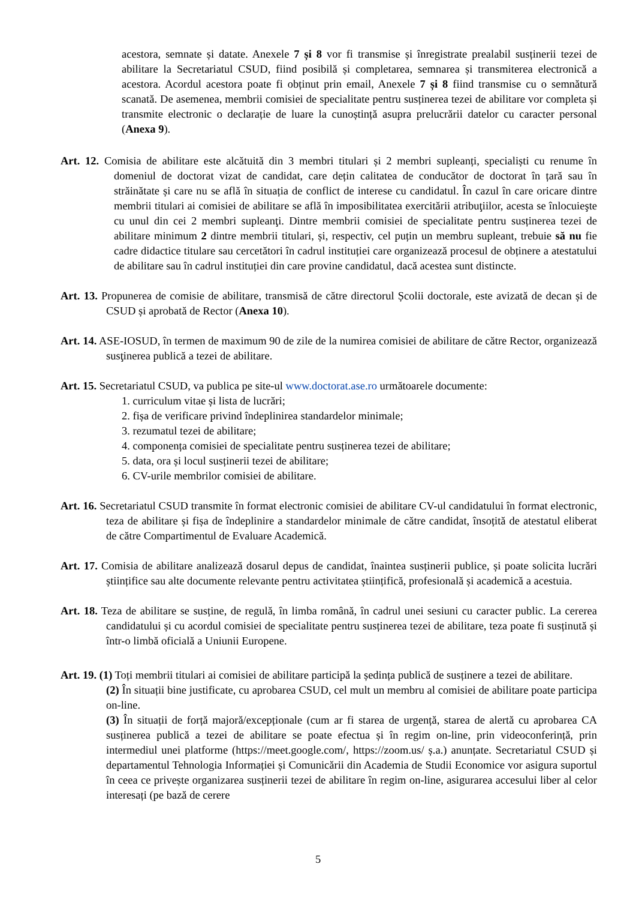acestora, semnate și datate. Anexele 7 și 8 vor fi transmise și înregistrate prealabil susținerii tezei de abilitare la Secretariatul CSUD, fiind posibilă și completarea, semnarea și transmiterea electronică a acestora. Acordul acestora poate fi obținut prin email, Anexele 7 și 8 fiind transmise cu o semnătură scanată. De asemenea, membrii comisiei de specialitate pentru susținerea tezei de abilitare vor completa și transmite electronic o declarație de luare la cunoștință asupra prelucrării datelor cu caracter personal (Anexa 9).
Art. 12. Comisia de abilitare este alcătuită din 3 membri titulari și 2 membri supleanți, specialiști cu renume în domeniul de doctorat vizat de candidat, care dețin calitatea de conducător de doctorat în țară sau în străinătate și care nu se află în situația de conflict de interese cu candidatul. În cazul în care oricare dintre membrii titulari ai comisiei de abilitare se află în imposibilitatea exercitării atribuţiilor, acesta se înlocuieşte cu unul din cei 2 membri supleanţi. Dintre membrii comisiei de specialitate pentru susținerea tezei de abilitare minimum 2 dintre membrii titulari, și, respectiv, cel puțin un membru supleant, trebuie să nu fie cadre didactice titulare sau cercetători în cadrul instituției care organizează procesul de obținere a atestatului de abilitare sau în cadrul instituției din care provine candidatul, dacă acestea sunt distincte.
Art. 13. Propunerea de comisie de abilitare, transmisă de către directorul Școlii doctorale, este avizată de decan și de CSUD și aprobată de Rector (Anexa 10).
Art. 14. ASE-IOSUD, în termen de maximum 90 de zile de la numirea comisiei de abilitare de către Rector, organizează susţinerea publică a tezei de abilitare.
Art. 15. Secretariatul CSUD, va publica pe site-ul www.doctorat.ase.ro următoarele documente:
1. curriculum vitae și lista de lucrări;
2. fișa de verificare privind îndeplinirea standardelor minimale;
3. rezumatul tezei de abilitare;
4. componența comisiei de specialitate pentru susținerea tezei de abilitare;
5. data, ora și locul susținerii tezei de abilitare;
6. CV-urile membrilor comisiei de abilitare.
Art. 16. Secretariatul CSUD transmite în format electronic comisiei de abilitare CV-ul candidatului în format electronic, teza de abilitare și fișa de îndeplinire a standardelor minimale de către candidat, însoțită de atestatul eliberat de către Compartimentul de Evaluare Academică.
Art. 17. Comisia de abilitare analizează dosarul depus de candidat, înaintea susținerii publice, și poate solicita lucrări științifice sau alte documente relevante pentru activitatea științifică, profesională și academică a acestuia.
Art. 18. Teza de abilitare se susține, de regulă, în limba română, în cadrul unei sesiuni cu caracter public. La cererea candidatului și cu acordul comisiei de specialitate pentru susținerea tezei de abilitare, teza poate fi susținută și într-o limbă oficială a Uniunii Europene.
Art. 19. (1) Toți membrii titulari ai comisiei de abilitare participă la ședința publică de susținere a tezei de abilitare.
(2) În situații bine justificate, cu aprobarea CSUD, cel mult un membru al comisiei de abilitare poate participa on-line.
(3) În situații de forță majoră/excepționale (cum ar fi starea de urgență, starea de alertă cu aprobarea CA susținerea publică a tezei de abilitare se poate efectua și în regim on-line, prin videoconferință, prin intermediul unei platforme (https://meet.google.com/, https://zoom.us/ ș.a.) anunțate. Secretariatul CSUD și departamentul Tehnologia Informației și Comunicării din Academia de Studii Economice vor asigura suportul în ceea ce privește organizarea susținerii tezei de abilitare în regim on-line, asigurarea accesului liber al celor interesați (pe bază de cerere
5